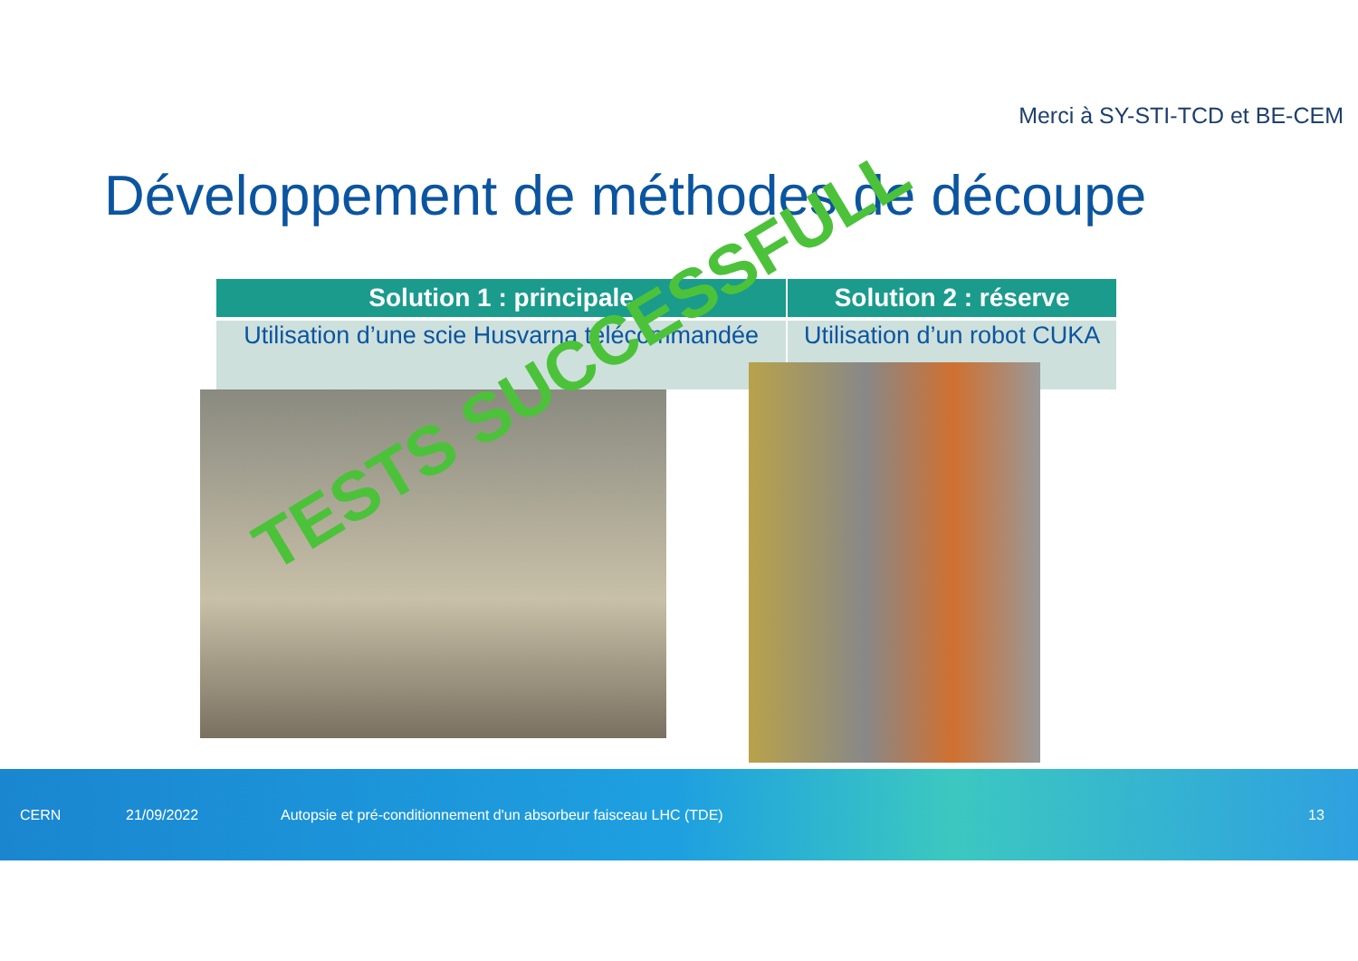Merci à SY-STI-TCD et BE-CEM
Développement de méthodes de découpe
| Solution 1 : principale | Solution 2 : réserve |
| --- | --- |
| Utilisation d’une scie Husvarna télécommandée | Utilisation d’un robot CUKA |
TESTS SUCCESSFULL
CERN 21/09/2022 Autopsie et pré-conditionnement d'un absorbeur faisceau LHC (TDE) 13